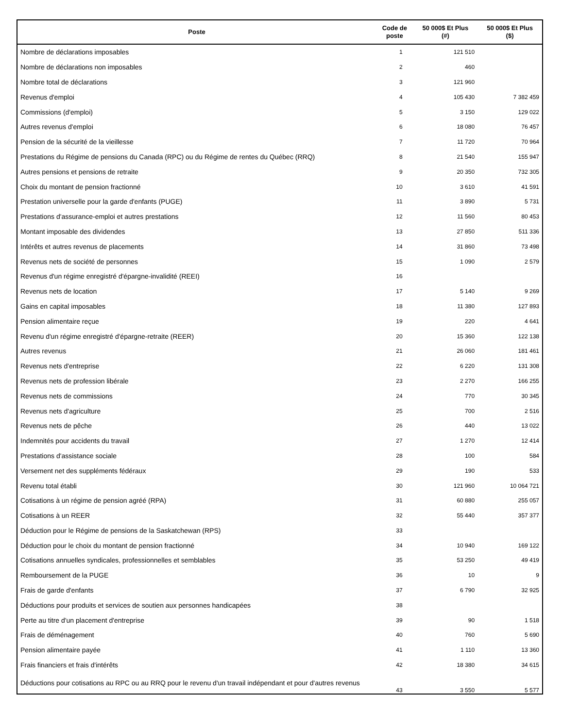| Poste | Code de poste | 50 000$ Et Plus (#) | 50 000$ Et Plus ($) |
| --- | --- | --- | --- |
| Nombre de déclarations imposables | 1 | 121 510 | |
| Nombre de déclarations non imposables | 2 | 460 | |
| Nombre total de déclarations | 3 | 121 960 | |
| Revenus d'emploi | 4 | 105 430 | 7 382 459 |
| Commissions (d'emploi) | 5 | 3 150 | 129 022 |
| Autres revenus d'emploi | 6 | 18 080 | 76 457 |
| Pension de la sécurité de la vieillesse | 7 | 11 720 | 70 964 |
| Prestations du Régime de pensions du Canada (RPC) ou du Régime de rentes du Québec (RRQ) | 8 | 21 540 | 155 947 |
| Autres pensions et pensions de retraite | 9 | 20 350 | 732 305 |
| Choix du montant de pension fractionné | 10 | 3 610 | 41 591 |
| Prestation universelle pour la garde d'enfants (PUGE) | 11 | 3 890 | 5 731 |
| Prestations d'assurance-emploi et autres prestations | 12 | 11 560 | 80 453 |
| Montant imposable des dividendes | 13 | 27 850 | 511 336 |
| Intérêts et autres revenus de placements | 14 | 31 860 | 73 498 |
| Revenus nets de société de personnes | 15 | 1 090 | 2 579 |
| Revenus d'un régime enregistré d'épargne-invalidité (REEI) | 16 | | |
| Revenus nets de location | 17 | 5 140 | 9 269 |
| Gains en capital imposables | 18 | 11 380 | 127 893 |
| Pension alimentaire reçue | 19 | 220 | 4 641 |
| Revenu d'un régime enregistré d'épargne-retraite (REER) | 20 | 15 360 | 122 138 |
| Autres revenus | 21 | 26 060 | 181 461 |
| Revenus nets d'entreprise | 22 | 6 220 | 131 308 |
| Revenus nets de profession libérale | 23 | 2 270 | 166 255 |
| Revenus nets de commissions | 24 | 770 | 30 345 |
| Revenus nets d'agriculture | 25 | 700 | 2 516 |
| Revenus nets de pêche | 26 | 440 | 13 022 |
| Indemnités pour accidents du travail | 27 | 1 270 | 12 414 |
| Prestations d'assistance sociale | 28 | 100 | 584 |
| Versement net des suppléments fédéraux | 29 | 190 | 533 |
| Revenu total établi | 30 | 121 960 | 10 064 721 |
| Cotisations à un régime de pension agréé (RPA) | 31 | 60 880 | 255 057 |
| Cotisations à un REER | 32 | 55 440 | 357 377 |
| Déduction pour le Régime de pensions de la Saskatchewan (RPS) | 33 | | |
| Déduction pour le choix du montant de pension fractionné | 34 | 10 940 | 169 122 |
| Cotisations annuelles syndicales, professionnelles et semblables | 35 | 53 250 | 49 419 |
| Remboursement de la PUGE | 36 | 10 | 9 |
| Frais de garde d'enfants | 37 | 6 790 | 32 925 |
| Déductions pour produits et services de soutien aux personnes handicapées | 38 | | |
| Perte au titre d'un placement d'entreprise | 39 | 90 | 1 518 |
| Frais de déménagement | 40 | 760 | 5 690 |
| Pension alimentaire payée | 41 | 1 110 | 13 360 |
| Frais financiers et frais d'intérêts | 42 | 18 380 | 34 615 |
| Déductions pour cotisations au RPC ou au RRQ pour le revenu d'un travail indépendant et pour d'autres revenus | 43 | 3 550 | 5 577 |